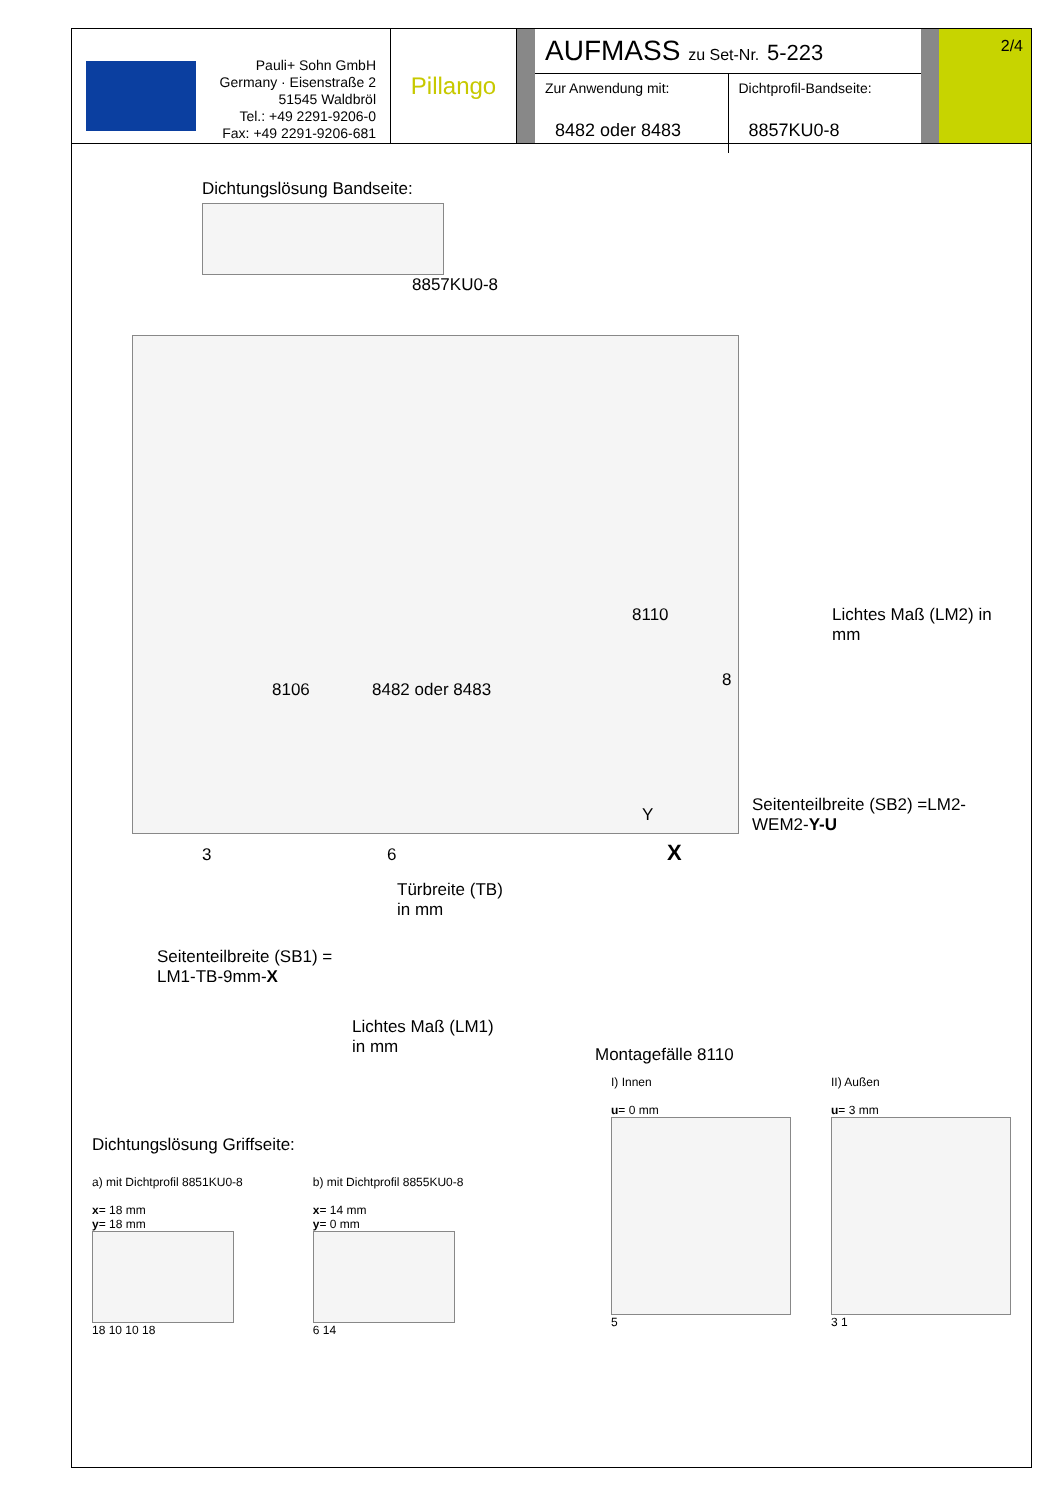Pauli+ Sohn GmbH
Germany · Eisenstraße 2
51545 Waldbröl
Tel.: +49 2291-9206-0
Fax: +49 2291-9206-681
Pillango
AUFMASS zu Set-Nr. 5-223
Zur Anwendung mit:
8482 oder 8483
Dichtprofil-Bandseite:
8857KU0-8
2/4
Dichtungslösung Bandseite:
8857KU0-8
8110
8106 8482 oder 8483 8
Y
3 6 X
Türbreite (TB)
in mm
Seitenteilbreite (SB1) =
LM1-TB-9mm-X
Lichtes Maß (LM1)
in mm
Lichtes Maß (LM2) in mm
Seitenteilbreite (SB2) =LM2-WEM2-Y-U
Montagefälle 8110
Dichtungslösung Griffseite:
a) mit Dichtprofil 8851KU0-8
x= 18 mm
y= 18 mm
18 10 10 18
b) mit Dichtprofil 8855KU0-8
x= 14 mm
y= 0 mm
6 14
I) Innen
u= 0 mm
5
II) Außen
u= 3 mm
3 1